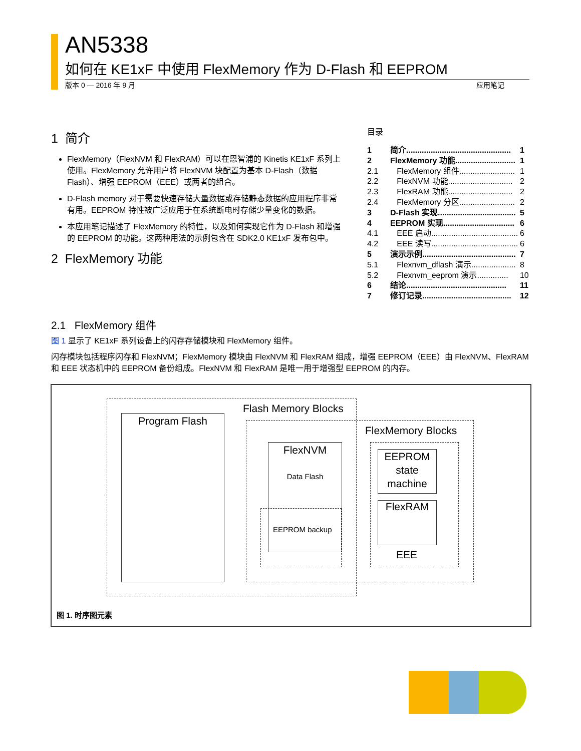AN5338
如何在 KE1xF 中使用 FlexMemory 作为 D-Flash 和 EEPROM
版本 0 — 2016 年 9 月 应用笔记
1 简介
FlexMemory（FlexNVM 和 FlexRAM）可以在恩智浦的 Kinetis KE1xF 系列上使用。FlexMemory 允许用户将 FlexNVM 块配置为基本 D-Flash（数据 Flash）、增强 EEPROM（EEE）或两者的组合。
D-Flash memory 对于需要快速存储大量数据或存储静态数据的应用程序非常有用。EEPROM 特性被广泛应用于在系统断电时存储少量变化的数据。
本应用笔记描述了 FlexMemory 的特性，以及如何实现它作为 D-Flash 和增强的 EEPROM 的功能。这两种用法的示例包含在 SDK2.0 KE1xF 发布包中。
2 FlexMemory 功能
目录
| 1 | 简介............................................... | 1 |
| 2 | FlexMemory 功能........................... | 1 |
| 2.1 | FlexMemory 组件......................... | 1 |
| 2.2 | FlexNVM 功能............................. | 2 |
| 2.3 | FlexRAM 功能............................. | 2 |
| 2.4 | FlexMemory 分区......................... | 2 |
| 3 | D-Flash 实现................................... | 5 |
| 4 | EEPROM 实现................................ | 6 |
| 4.1 | EEE 启动....................................... | 6 |
| 4.2 | EEE 读写....................................... | 6 |
| 5 | 演示示例.......................................... | 7 |
| 5.1 | Flexnvm_dflash 演示.................... | 8 |
| 5.2 | Flexnvm_eeprom 演示.............. | 10 |
| 6 | 结论............................................. | 11 |
| 7 | 修订记录........................................ | 12 |
2.1 FlexMemory 组件
图 1 显示了 KE1xF 系列设备上的闪存存储模块和 FlexMemory 组件。
闪存模块包括程序闪存和 FlexNVM；FlexMemory 模块由 FlexNVM 和 FlexRAM 组成，增强 EEPROM（EEE）由 FlexNVM、FlexRAM 和 EEE 状态机中的 EEPROM 备份组成。FlexNVM 和 FlexRAM 是唯一用于增强型 EEPROM 的内存。
Flash Memory Blocks
Program Flash
FlexMemory Blocks
FlexNVM
Data Flash
EEPROM backup
EEPROM state machine
FlexRAM
EEE
图 1. 时序图元素